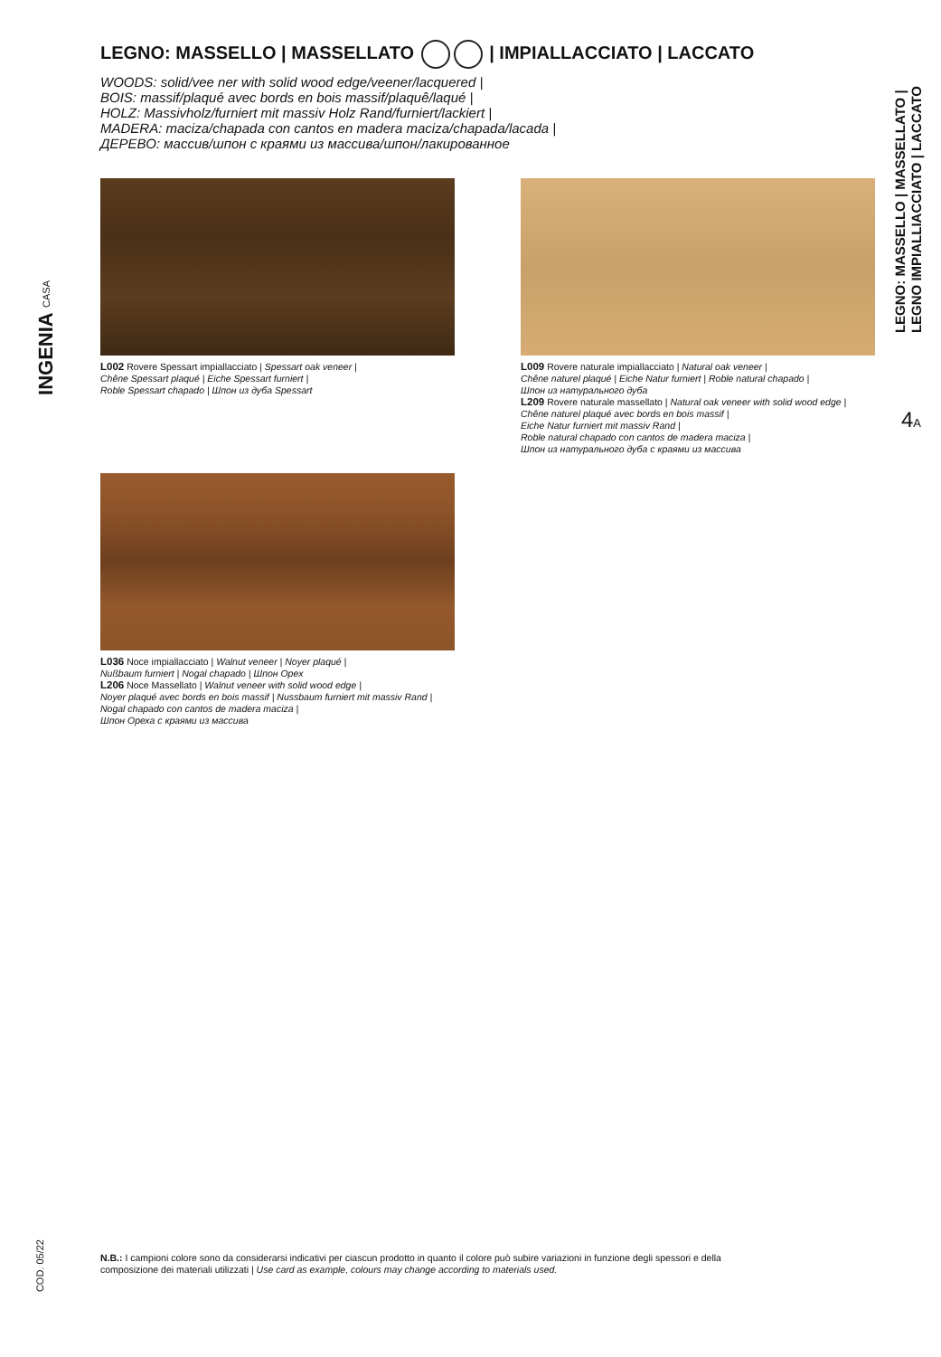INGENIA CASA
LEGNO: MASSELLO | MASSELLATO | IMPIALLACCIATO | LACCATO
WOODS: solid/vee ner with solid wood edge/veener/lacquered |
BOIS: massif/plaqué avec bords en bois massif/plaquê/laqué |
HOLZ: Massivholz/furniert mit massiv Holz Rand/furniert/lackiert |
MADERA: maciza/chapada con cantos en madera maciza/chapada/lacada |
ДЕРЕВО: массив/шпон с краями из массива/шпон/лакированное
L002 Rovere Spessart impiallacciato | Spessart oak veneer |
Chêne Spessart plaqué | Eiche Spessart furniert |
Roble Spessart chapado | Шпон из дуба Spessart
L009 Rovere naturale impiallacciato | Natural oak veneer |
Chêne naturel plaqué | Eiche Natur furniert | Roble natural chapado |
Шпон из натурального дуба
L209 Rovere naturale massellato | Natural oak veneer with solid wood edge |
Chêne naturel plaqué avec bords en bois massif |
Eiche Natur furniert mit massiv Rand |
Roble natural chapado con cantos de madera maciza |
Шпон из натурального дуба с краями из массива
L036 Noce impiallacciato | Walnut veneer | Noyer plaqué |
Nußbaum furniert | Nogal chapado | Шпон Opex
L206 Noce Massellato | Walnut veneer with solid wood edge |
Noyer plaqué avec bords en bois massif | Nussbaum furniert mit massiv Rand |
Nogal chapado con cantos de madera maciza |
Шпон Ореха с краями из массива
LEGNO: MASSELLO | MASSELLATO |
LEGNO IMPIALLIACCIATO | LACCATO
4A
COD. 05/22
N.B.: I campioni colore sono da considerarsi indicativi per ciascun prodotto in quanto il colore può subire variazioni in funzione degli spessori e della composizione dei materiali utilizzati | Use card as example, colours may change according to materials used.